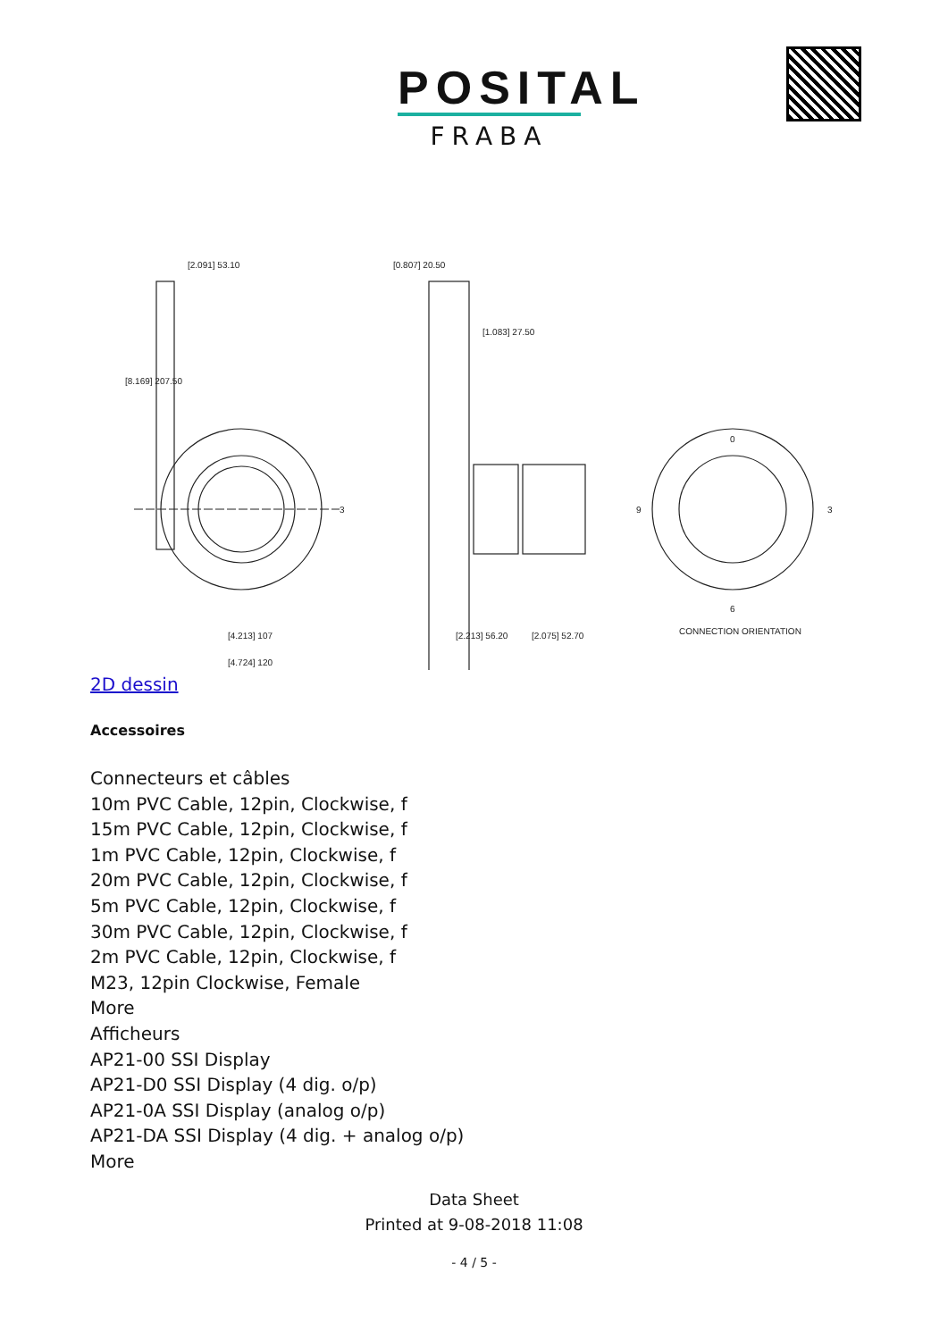POSITAL
FRABA
[2.091] 53.10
[0.807] 20.50
[1.083] 27.50
[4.213] 107
[4.724] 120
[2.213] 56.20
[2.075] 52.70
[8.169] 207.50
3
0
9
3
6
CONNECTION ORIENTATION
2D dessin
Accessoires
Connecteurs et câbles
10m PVC Cable, 12pin, Clockwise, f
15m PVC Cable, 12pin, Clockwise, f
1m PVC Cable, 12pin, Clockwise, f
20m PVC Cable, 12pin, Clockwise, f
5m PVC Cable, 12pin, Clockwise, f
30m PVC Cable, 12pin, Clockwise, f
2m PVC Cable, 12pin, Clockwise, f
M23, 12pin Clockwise, Female
More
Afficheurs
AP21-00 SSI Display
AP21-D0 SSI Display (4 dig. o/p)
AP21-0A SSI Display (analog o/p)
AP21-DA SSI Display (4 dig. + analog o/p)
More
Data Sheet
Printed at 9-08-2018 11:08
- 4 / 5 -